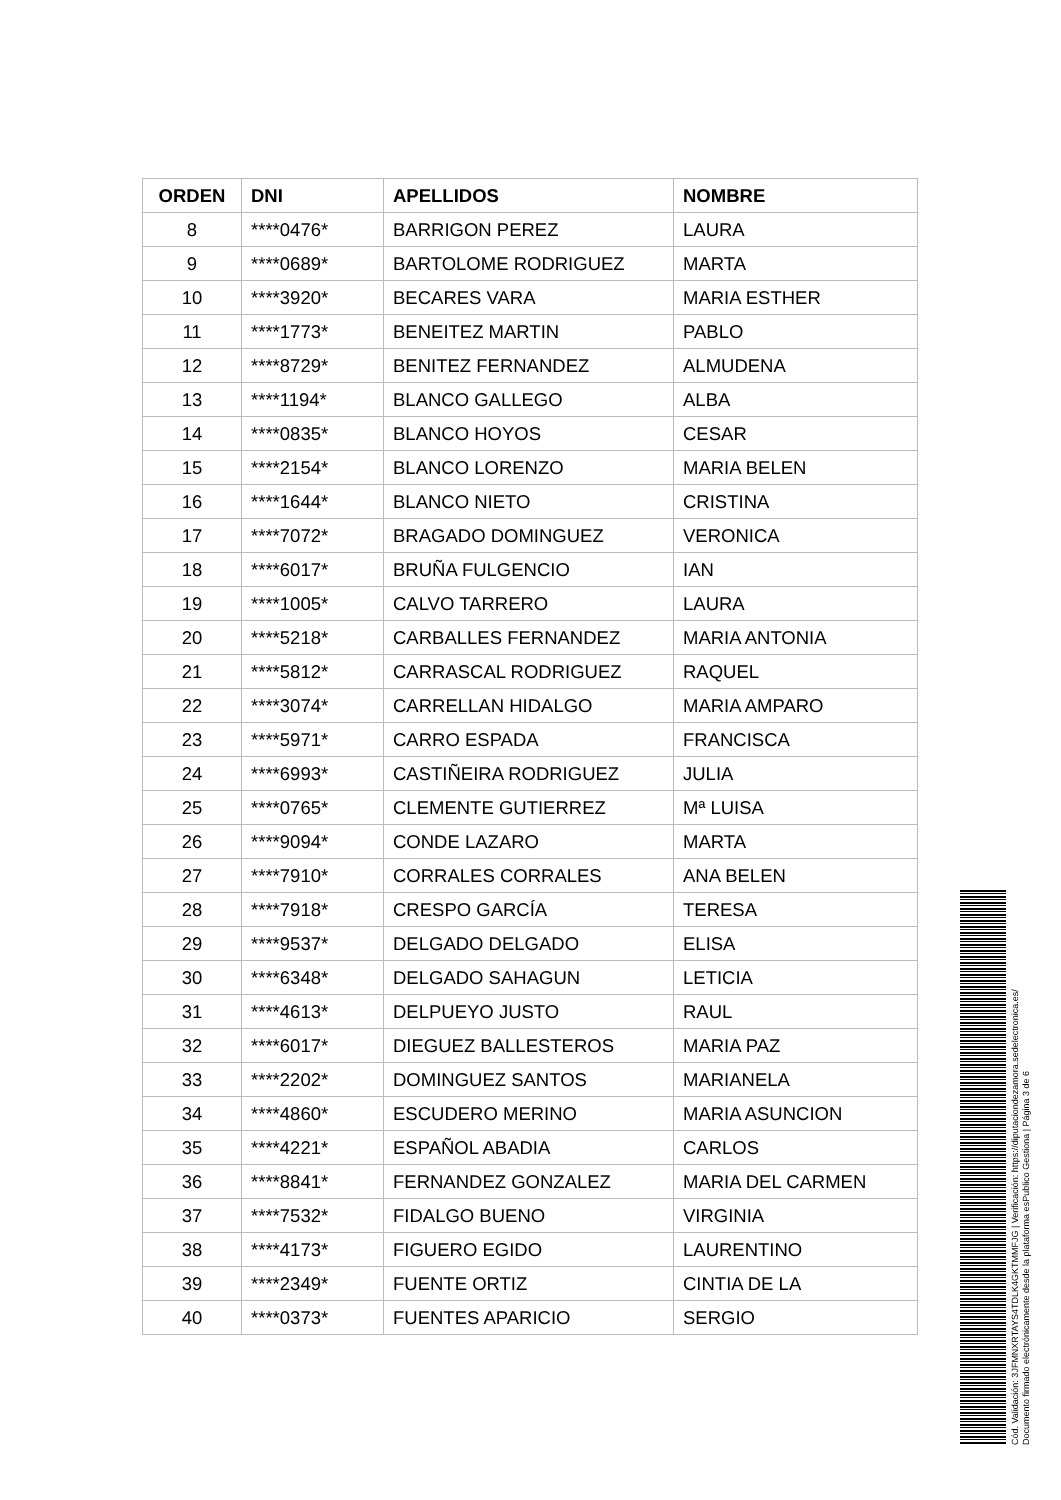| ORDEN | DNI | APELLIDOS | NOMBRE |
| --- | --- | --- | --- |
| 8 | ****0476* | BARRIGON PEREZ | LAURA |
| 9 | ****0689* | BARTOLOME RODRIGUEZ | MARTA |
| 10 | ****3920* | BECARES VARA | MARIA ESTHER |
| 11 | ****1773* | BENEITEZ MARTIN | PABLO |
| 12 | ****8729* | BENITEZ FERNANDEZ | ALMUDENA |
| 13 | ****1194* | BLANCO GALLEGO | ALBA |
| 14 | ****0835* | BLANCO HOYOS | CESAR |
| 15 | ****2154* | BLANCO LORENZO | MARIA BELEN |
| 16 | ****1644* | BLANCO NIETO | CRISTINA |
| 17 | ****7072* | BRAGADO DOMINGUEZ | VERONICA |
| 18 | ****6017* | BRUÑA FULGENCIO | IAN |
| 19 | ****1005* | CALVO TARRERO | LAURA |
| 20 | ****5218* | CARBALLES FERNANDEZ | MARIA ANTONIA |
| 21 | ****5812* | CARRASCAL RODRIGUEZ | RAQUEL |
| 22 | ****3074* | CARRELLAN HIDALGO | MARIA AMPARO |
| 23 | ****5971* | CARRO ESPADA | FRANCISCA |
| 24 | ****6993* | CASTIÑEIRA RODRIGUEZ | JULIA |
| 25 | ****0765* | CLEMENTE GUTIERREZ | Mª LUISA |
| 26 | ****9094* | CONDE LAZARO | MARTA |
| 27 | ****7910* | CORRALES CORRALES | ANA BELEN |
| 28 | ****7918* | CRESPO GARCÍA | TERESA |
| 29 | ****9537* | DELGADO DELGADO | ELISA |
| 30 | ****6348* | DELGADO SAHAGUN | LETICIA |
| 31 | ****4613* | DELPUEYO JUSTO | RAUL |
| 32 | ****6017* | DIEGUEZ BALLESTEROS | MARIA PAZ |
| 33 | ****2202* | DOMINGUEZ SANTOS | MARIANELA |
| 34 | ****4860* | ESCUDERO MERINO | MARIA ASUNCION |
| 35 | ****4221* | ESPAÑOL ABADIA | CARLOS |
| 36 | ****8841* | FERNANDEZ GONZALEZ | MARIA DEL CARMEN |
| 37 | ****7532* | FIDALGO BUENO | VIRGINIA |
| 38 | ****4173* | FIGUERO EGIDO | LAURENTINO |
| 39 | ****2349* | FUENTE ORTIZ | CINTIA DE LA |
| 40 | ****0373* | FUENTES APARICIO | SERGIO |
Cód. Validación: 3JFMNXRTAYS4TDLK4GKTMMFJG | Verificación: https://diputaciondezamora.sedelectronica.es/
Documento firmado electrónicamente desde la plataforma esPublico Gestiona | Página 3 de 6